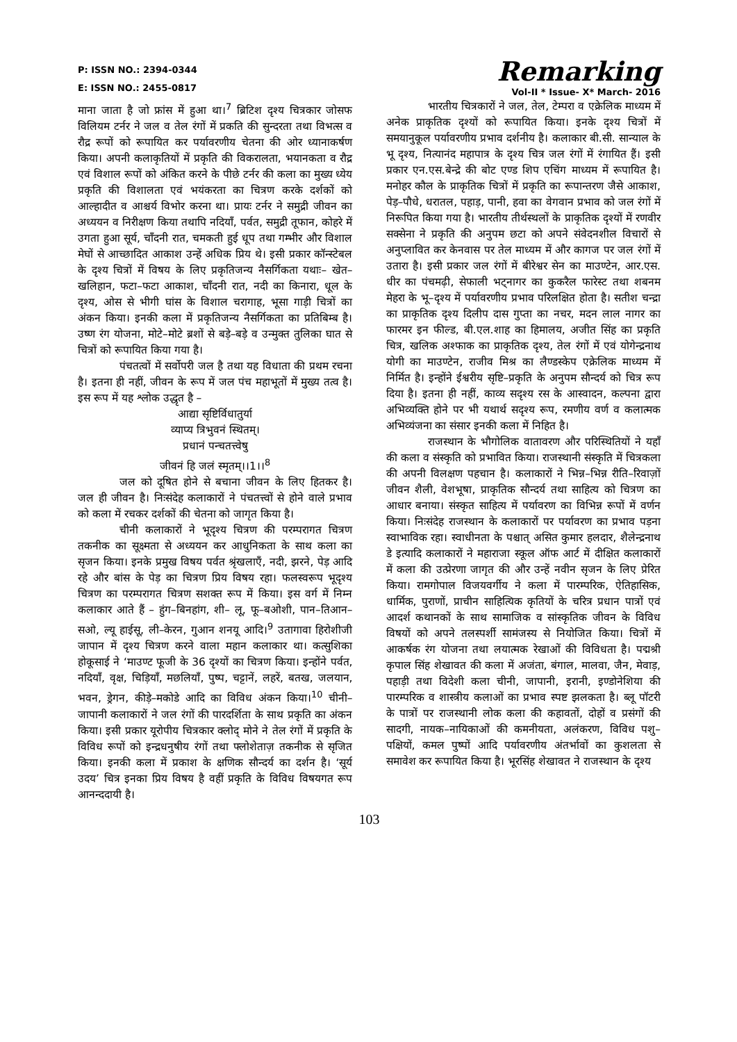P: ISSN NO.: 2394-0344
E: ISSN NO.: 2455-0817
Remarking
Vol-II * Issue- X* March- 2016
माना जाता है जो फ्रांस में हुआ था।<sup>7</sup> ब्रिटिश दृश्य चित्रकार जोसफ विलियम टर्नर ने जल व तेल रंगों में प्रकति की सुन्दरता तथा विभत्स व रौद्र रूपों को रूपायित कर पर्यावरणीय चेतना की ओर ध्यानाकर्षण किया। अपनी कलाकृतियों में प्रकृति की विकरालता, भयानकता व रौद्र एवं विशाल रूपों को अंकित करने के पीछे टर्नर की कला का मुख्य ध्येय प्रकृति की विशालता एवं भयंकरता का चित्रण करके दर्शकों को आल्हादीत व आश्चर्य विभोर करना था। प्रायः टर्नर ने समुद्री जीवन का अध्ययन व निरीक्षण किया तथापि नदियाँ, पर्वत, समुद्री तूफान, कोहरे में उगता हुआ सूर्य, चाँदनी रात, चमकती हुई धूप तथा गम्भीर और विशाल मेघों से आच्छादित आकाश उन्हें अधिक प्रिय थे। इसी प्रकार कॉन्स्टेबल के दृश्य चित्रों में विषय के लिए प्रकृतिजन्य नैसर्गिकता यथाः– खेत–खलिहान, फटा–फटा आकाश, चाँदनी रात, नदी का किनारा, धूल के दृश्य, ओस से भीगी घांस के विशाल चरागाह, भूसा गाड़ी चित्रों का अंकन किया। इनकी कला में प्रकृतिजन्य नैसर्गिकता का प्रतिबिम्ब है। उष्ण रंग योजना, मोटे–मोटे ब्रशों से बड़े–बड़े व उन्मुक्त तुलिका घात से चित्रों को रूपायित किया गया है।
पंचतत्वों में सर्वोपरी जल है तथा यह विधाता की प्रथम रचना है। इतना ही नहीं, जीवन के रूप में जल पंच महाभूतों में मुख्य तत्व है। इस रूप में यह श्लोक उद्धृत है –
आद्या सृष्टिर्विधातुर्या
व्याप्य त्रिभुवनं स्थितम्।
प्रधानं पन्चतत्त्वेषु
जीवनं हि जलं स्मृतम्।।1।।<sup>8</sup>
जल को दूषित होने से बचाना जीवन के लिए हितकर है। जल ही जीवन है। निःसंदेह कलाकारों ने पंचतत्त्वों से होने वाले प्रभाव को कला में रचकर दर्शकों की चेतना को जागृत किया है।
चीनी कलाकारों ने भूदृश्य चित्रण की परम्परागत चित्रण तकनीक का सूक्ष्मता से अध्ययन कर आधुनिकता के साथ कला का सृजन किया। इनके प्रमुख विषय पर्वत श्रृंखलाएँ, नदी, झरने, पेड़ आदि रहे और बांस के पेड़ का चित्रण प्रिय विषय रहा। फलस्वरूप भूदृश्य चित्रण का परम्परागत चित्रण सशक्त रूप में किया। इस वर्ग में निम्न कलाकार आते हैं – हुंग–बिनहांग, शी– लू, फू–बओशी, पान–तिआन–सओ, ल्यू हाईसू, ली–केरन, गुआन शनयू आदि।<sup>9</sup> उतागावा हिरोशीजी जापान में दृश्य चित्रण करने वाला महान कलाकार था। कत्सुशिका होकूसाई ने ‘माउण्ट फूजी के 36 दृश्यों का चित्रण किया। इन्होंने पर्वत, नदियाँ, वृक्ष, चिड़ियाँ, मछलियाँ, पुष्प, चट्टानें, लहरें, बतख, जलयान, भवन, ड्रेगन, कीड़े–मकोडे आदि का विविध अंकन किया।<sup>10</sup> चीनी–जापानी कलाकारों ने जल रंगों की पारदर्शिता के साथ प्रकृति का अंकन किया। इसी प्रकार यूरोपीय चित्रकार क्लोद् मोने ने तेल रंगों में प्रकृति के विविध रूपों को इन्द्रधनुषीय रंगों तथा फ्लोशेताज़ तकनीक से सृजित किया। इनकी कला में प्रकाश के क्षणिक सौन्दर्य का दर्शन है। ‘सूर्य उदय’ चित्र इनका प्रिय विषय है वहीं प्रकृति के विविध विषयगत रूप आनन्ददायी है।
भारतीय चित्रकारों ने जल, तेल, टेम्परा व एक्रेलिक माध्यम में अनेक प्राकृतिक दृश्यों को रूपायित किया। इनके दृश्य चित्रों में समयानुकूल पर्यावरणीय प्रभाव दर्शनीय है। कलाकार बी.सी. सान्याल के भू दृश्य, नित्यानंद महापात्र के दृश्य चित्र जल रंगों में रंगायित हैं। इसी प्रकार एन.एस.बेन्द्रे की बोट एण्ड शिप एचिंग माध्यम में रूपायित है। मनोहर कौल के प्राकृतिक चित्रों में प्रकृति का रूपान्तरण जैसे आकाश, पेड़–पौधे, धरातल, पहाड़, पानी, हवा का वेगवान प्रभाव को जल रंगों में निरूपित किया गया है। भारतीय तीर्थस्थलों के प्राकृतिक दृश्यों में रणवीर सक्सेना ने प्रकृति की अनुपम छटा को अपने संवेदनशील विचारों से अनुप्लावित कर केनवास पर तेल माध्यम में और कागज पर जल रंगों में उतारा है। इसी प्रकार जल रंगों में बीरेश्वर सेन का माउण्टेन, आर.एस. धीर का पंचमढ़ी, सेफाली भट्नागर का कुकरैल फारेस्ट तथा शबनम मेहरा के भू–दृश्य में पर्यावरणीय प्रभाव परिलक्षित होता है। सतीश चन्द्रा का प्राकृतिक दृश्य दिलीप दास गुप्ता का नचर, मदन लाल नागर का फारमर इन फील्ड, बी.एल.शाह का हिमालय, अजीत सिंह का प्रकृति चित्र, खलिक अश्फाक का प्राकृतिक दृश्य, तेल रंगों में एवं योगेन्द्रनाथ योगी का माउण्टेन, राजीव मिश्र का लैण्डस्केप एक्रेलिक माध्यम में निर्मित है। इन्होंने ईश्वरीय सृष्टि–प्रकृति के अनुपम सौन्दर्य को चित्र रूप दिया है। इतना ही नहीं, काव्य सदृश्य रस के आस्वादन, कल्पना द्वारा अभिव्यक्ति होने पर भी यथार्थ सदृश्य रूप, रमणीय वर्ण व कलात्मक अभिव्यंजना का संसार इनकी कला में निहित है।
राजस्थान के भौगोलिक वातावरण और परिस्थितियों ने यहाँ की कला व संस्कृति को प्रभावित किया। राजस्थानी संस्कृति में चित्रकला की अपनी विलक्षण पहचान है। कलाकारों ने भिन्न–भिन्न रीति–रिवाज़ों जीवन शैली, वेशभूषा, प्राकृतिक सौन्दर्य तथा साहित्य को चित्रण का आधार बनाया। संस्कृत साहित्य में पर्यावरण का विभिन्न रूपों में वर्णन किया। निःसंदेह राजस्थान के कलाकारों पर पर्यावरण का प्रभाव पड़ना स्वाभाविक रहा। स्वाधीनता के पश्चात् असित कुमार हलदार, शैलेन्द्रनाथ डे इत्यादि कलाकारों ने महाराजा स्कूल ऑफ आर्ट में दीक्षित कलाकारों में कला की उत्प्रेरणा जागृत की और उन्हें नवीन सृजन के लिए प्रेरित किया। रामगोपाल विजयवर्गीय ने कला में पारम्परिक, ऐतिहासिक, धार्मिक, पुराणों, प्राचीन साहित्यिक कृतियों के चरित्र प्रधान पात्रों एवं आदर्श कथानकों के साथ सामाजिक व सांस्कृतिक जीवन के विविध विषयों को अपने तलस्पर्शी सामंजस्य से नियोजित किया। चित्रों में आकर्षक रंग योजना तथा लयात्मक रेखाओं की विविधता है। पद्मश्री कृपाल सिंह शेखावत की कला में अजंता, बंगाल, मालवा, जैन, मेवाड़, पहाड़ी तथा विदेशी कला चीनी, जापानी, इरानी, इण्डोनेशिया की पारम्परिक व शास्त्रीय कलाओं का प्रभाव स्पष्ट झलकता है। ब्लू पॉटरी के पात्रों पर राजस्थानी लोक कला की कहावतों, दोहों व प्रसंगों की सादगी, नायक–नायिकाओं की कमनीयता, अलंकरण, विविध पशु–पक्षियों, कमल पुष्पों आदि पर्यावरणीय अंतर्भावों का कुशलता से समावेश कर रूपायित किया है। भूरसिंह शेखावत ने राजस्थान के दृश्य
103